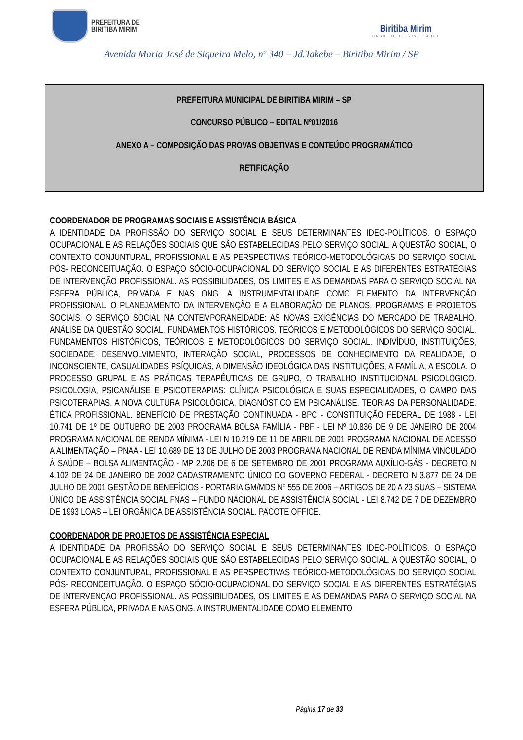PREFEITURA DE
BIRITIBA MIRIM
Biritiba Mirim
ORGULHO DE VIVER AQUI
Avenida Maria José de Siqueira Melo, nº 340 – Jd.Takebe – Biritiba Mirim / SP
PREFEITURA MUNICIPAL DE BIRITIBA MIRIM – SP
CONCURSO PÚBLICO – EDITAL Nº01/2016
ANEXO A – COMPOSIÇÃO DAS PROVAS OBJETIVAS E CONTEÚDO PROGRAMÁTICO
RETIFICAÇÃO
COORDENADOR DE PROGRAMAS SOCIAIS E ASSISTÊNCIA BÁSICA
A IDENTIDADE DA PROFISSÃO DO SERVIÇO SOCIAL E SEUS DETERMINANTES IDEO-POLÍTICOS. O ESPAÇO OCUPACIONAL E AS RELAÇÕES SOCIAIS QUE SÃO ESTABELECIDAS PELO SERVIÇO SOCIAL. A QUESTÃO SOCIAL, O CONTEXTO CONJUNTURAL, PROFISSIONAL E AS PERSPECTIVAS TEÓRICO-METODOLÓGICAS DO SERVIÇO SOCIAL PÓS- RECONCEITUAÇÃO. O ESPAÇO SÓCIO-OCUPACIONAL DO SERVIÇO SOCIAL E AS DIFERENTES ESTRATÉGIAS DE INTERVENÇÃO PROFISSIONAL. AS POSSIBILIDADES, OS LIMITES E AS DEMANDAS PARA O SERVIÇO SOCIAL NA ESFERA PÚBLICA, PRIVADA E NAS ONG. A INSTRUMENTALIDADE COMO ELEMENTO DA INTERVENÇÃO PROFISSIONAL. O PLANEJAMENTO DA INTERVENÇÃO E A ELABORAÇÃO DE PLANOS, PROGRAMAS E PROJETOS SOCIAIS. O SERVIÇO SOCIAL NA CONTEMPORANEIDADE: AS NOVAS EXIGÊNCIAS DO MERCADO DE TRABALHO. ANÁLISE DA QUESTÃO SOCIAL. FUNDAMENTOS HISTÓRICOS, TEÓRICOS E METODOLÓGICOS DO SERVIÇO SOCIAL. FUNDAMENTOS HISTÓRICOS, TEÓRICOS E METODOLÓGICOS DO SERVIÇO SOCIAL. INDIVÍDUO, INSTITUIÇÕES, SOCIEDADE: DESENVOLVIMENTO, INTERAÇÃO SOCIAL, PROCESSOS DE CONHECIMENTO DA REALIDADE, O INCONSCIENTE, CASUALIDADES PSÍQUICAS, A DIMENSÃO IDEOLÓGICA DAS INSTITUIÇÕES, A FAMÍLIA, A ESCOLA, O PROCESSO GRUPAL E AS PRÁTICAS TERAPÊUTICAS DE GRUPO, O TRABALHO INSTITUCIONAL PSICOLÓGICO. PSICOLOGIA, PSICANÁLISE E PSICOTERAPIAS: CLÍNICA PSICOLÓGICA E SUAS ESPECIALIDADES, O CAMPO DAS PSICOTERAPIAS, A NOVA CULTURA PSICOLÓGICA, DIAGNÓSTICO EM PSICANÁLISE. TEORIAS DA PERSONALIDADE. ÉTICA PROFISSIONAL. BENEFÍCIO DE PRESTAÇÃO CONTINUADA - BPC - CONSTITUIÇÃO FEDERAL DE 1988 - LEI 10.741 DE 1º DE OUTUBRO DE 2003 PROGRAMA BOLSA FAMÍLIA - PBF - LEI Nº 10.836 DE 9 DE JANEIRO DE 2004 PROGRAMA NACIONAL DE RENDA MÍNIMA - LEI N 10.219 DE 11 DE ABRIL DE 2001 PROGRAMA NACIONAL DE ACESSO A ALIMENTAÇÃO – PNAA - LEI 10.689 DE 13 DE JULHO DE 2003 PROGRAMA NACIONAL DE RENDA MÍNIMA VINCULADO À SAÚDE – BOLSA ALIMENTAÇÃO - MP 2.206 DE 6 DE SETEMBRO DE 2001 PROGRAMA AUXÍLIO-GÁS - DECRETO N 4.102 DE 24 DE JANEIRO DE 2002 CADASTRAMENTO ÚNICO DO GOVERNO FEDERAL - DECRETO N 3.877 DE 24 DE JULHO DE 2001 GESTÃO DE BENEFÍCIOS - PORTARIA GM/MDS Nº 555 DE 2006 – ARTIGOS DE 20 A 23 SUAS – SISTEMA ÚNICO DE ASSISTÊNCIA SOCIAL FNAS – FUNDO NACIONAL DE ASSISTÊNCIA SOCIAL - LEI 8.742 DE 7 DE DEZEMBRO DE 1993 LOAS – LEI ORGÂNICA DE ASSISTÊNCIA SOCIAL. PACOTE OFFICE.
COORDENADOR DE PROJETOS DE ASSISTÊNCIA ESPECIAL
A IDENTIDADE DA PROFISSÃO DO SERVIÇO SOCIAL E SEUS DETERMINANTES IDEO-POLÍTICOS. O ESPAÇO OCUPACIONAL E AS RELAÇÕES SOCIAIS QUE SÃO ESTABELECIDAS PELO SERVIÇO SOCIAL. A QUESTÃO SOCIAL, O CONTEXTO CONJUNTURAL, PROFISSIONAL E AS PERSPECTIVAS TEÓRICO-METODOLÓGICAS DO SERVIÇO SOCIAL PÓS- RECONCEITUAÇÃO. O ESPAÇO SÓCIO-OCUPACIONAL DO SERVIÇO SOCIAL E AS DIFERENTES ESTRATÉGIAS DE INTERVENÇÃO PROFISSIONAL. AS POSSIBILIDADES, OS LIMITES E AS DEMANDAS PARA O SERVIÇO SOCIAL NA ESFERA PÚBLICA, PRIVADA E NAS ONG. A INSTRUMENTALIDADE COMO ELEMENTO
Página 17 de 33